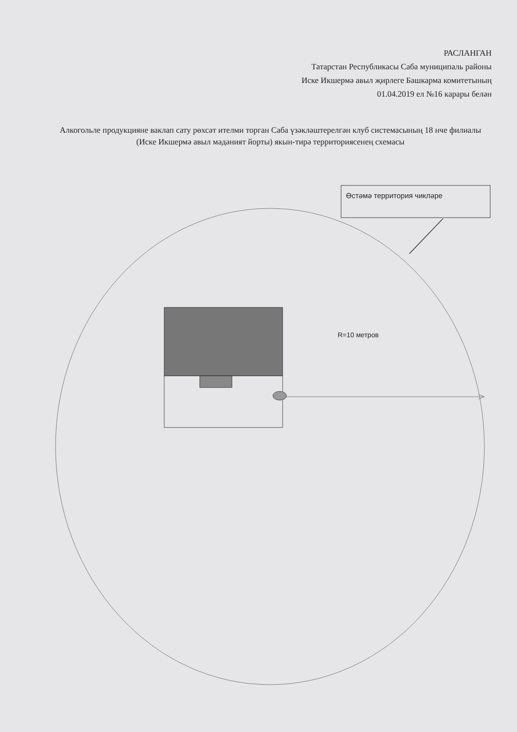РАСЛАНГАН
Татарстан Республикасы Саба муниципаль районы
Иске Икшермә авыл җирлеге Башкарма комитетының
01.04.2019 ел №16 карары белән
Алкогольле продукцияне ваклап сату рөхсәт ителми торган Саба үзәкләштерелгән клуб системасының 18 нче филиалы (Иске Икшермә авыл мәдәният йорты) якын-тирә территориясенең схемасы
Өстәмә территория чикләре
R=10 метров